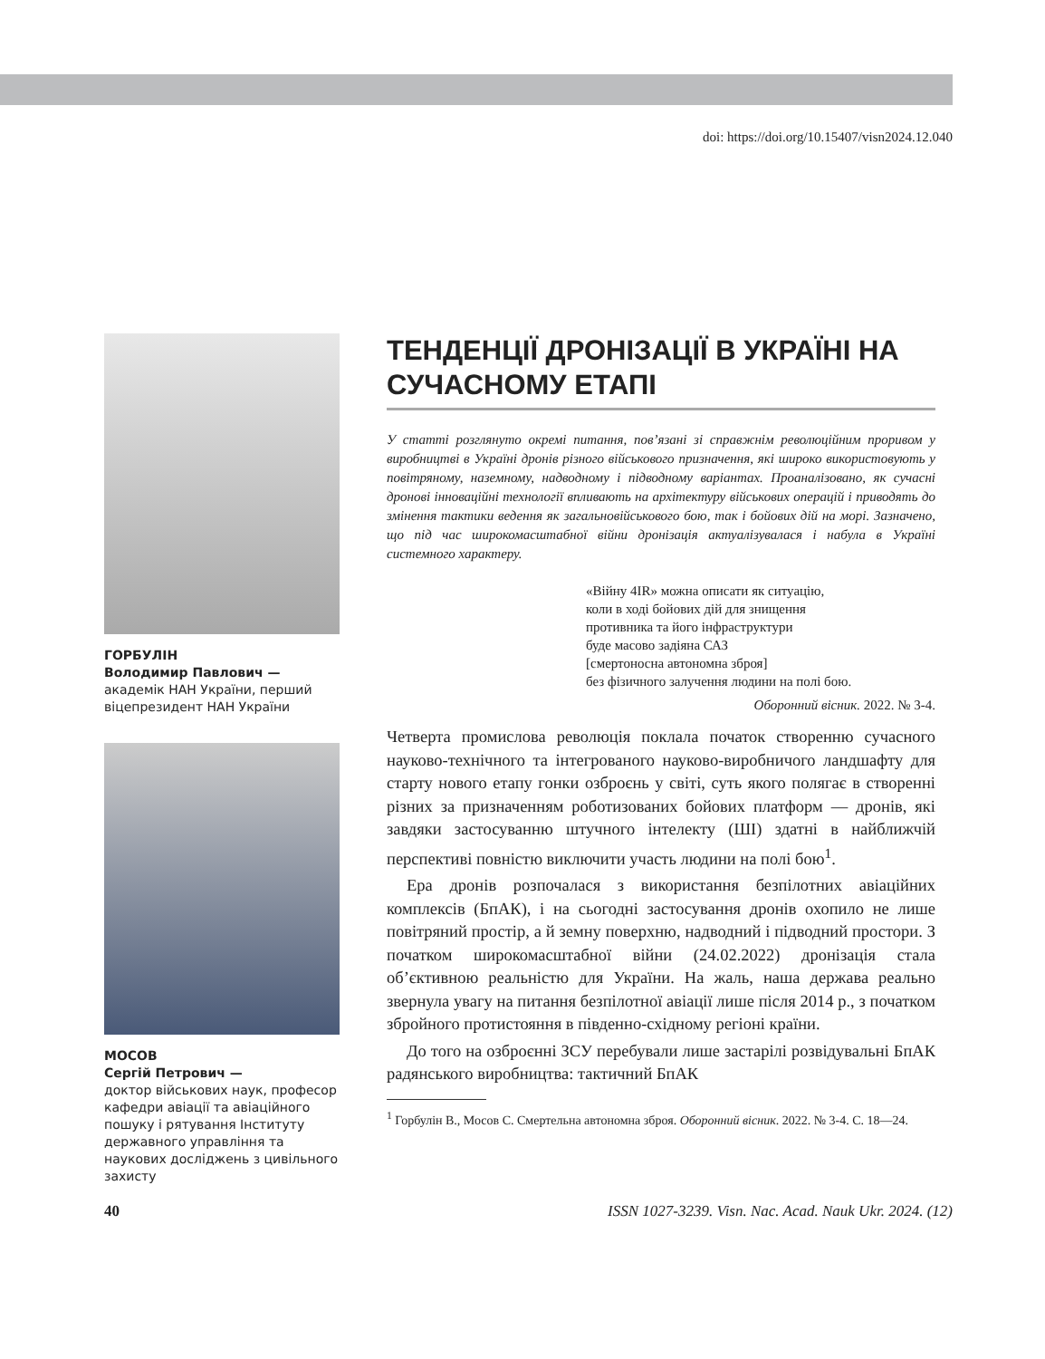doi: https://doi.org/10.15407/visn2024.12.040
ГОРБУЛІН
Володимир Павлович —
академік НАН України, перший віцепрезидент НАН України
МОСОВ
Сергій Петрович —
доктор військових наук, професор кафедри авіації та авіаційного пошуку і рятування Інституту державного управління та наукових досліджень з цивільного захисту
ТЕНДЕНЦІЇ ДРОНІЗАЦІЇ В УКРАЇНІ НА СУЧАСНОМУ ЕТАПІ
У статті розглянуто окремі питання, пов’язані зі справжнім революційним проривом у виробництві в Україні дронів різного військового призначення, які широко використовують у повітряному, наземному, надводному і підводному варіантах. Проаналізовано, як сучасні дронові інноваційні технології впливають на архітектуру військових операцій і приводять до змінення тактики ведення як загальновійськового бою, так і бойових дій на морі. Зазначено, що під час широкомасштабної війни дронізація актуалізувалася і набула в Україні системного характеру.
«Війну 4IR» можна описати як ситуацію,
коли в ході бойових дій для знищення
противника та його інфраструктури
буде масово задіяна САЗ
[смертоносна автономна зброя]
без фізичного залучення людини на полі бою.
Оборонний вісник. 2022. № 3-4.
Четверта промислова революція поклала початок створенню сучасного науково-технічного та інтегрованого науково-виробничого ландшафту для старту нового етапу гонки озброєнь у світі, суть якого полягає в створенні різних за призначенням роботизованих бойових платформ — дронів, які завдяки застосуванню штучного інтелекту (ШІ) здатні в найближчій перспективі повністю виключити участь людини на полі бою<sup>1</sup>.
Ера дронів розпочалася з використання безпілотних авіаційних комплексів (БпАК), і на сьогодні застосування дронів охопило не лише повітряний простір, а й земну поверхню, надводний і підводний простори. З початком широкомасштабної війни (24.02.2022) дронізація стала об’єктивною реальністю для України. На жаль, наша держава реально звернула увагу на питання безпілотної авіації лише після 2014 р., з початком збройного протистояння в південно-східному регіоні країни.
До того на озброєнні ЗСУ перебували лише застарілі розвідувальні БпАК радянського виробництва: тактичний БпАК
<sup>1</sup> Горбулін В., Мосов С. Смертельна автономна зброя. Оборонний вісник. 2022. № 3-4. С. 18—24.
40 ISSN 1027-3239. Visn. Nac. Acad. Nauk Ukr. 2024. (12)